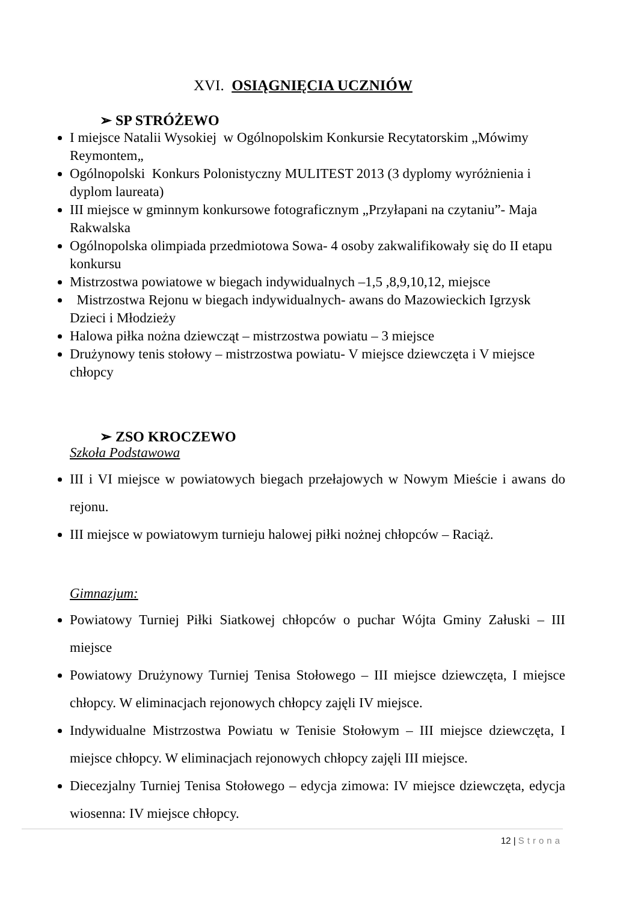XVI. OSIĄGNIĘCIA UCZNIÓW
➢ SP STRÓŻEWO
I miejsce Natalii Wysokiej w Ogólnopolskim Konkursie Recytatorskim „Mówimy Reymontem„
Ogólnopolski Konkurs Polonistyczny MULITEST 2013 (3 dyplomy wyróżnienia i dyplom laureata)
III miejsce w gminnym konkursowe fotograficznym „Przyłapani na czytaniu”- Maja Rakwalska
Ogólnopolska olimpiada przedmiotowa Sowa- 4 osoby zakwalifikowały się do II etapu konkursu
Mistrzostwa powiatowe w biegach indywidualnych –1,5 ,8,9,10,12, miejsce
Mistrzostwa Rejonu w biegach indywidualnych- awans do Mazowieckich Igrzysk Dzieci i Młodzieży
Halowa piłka nożna dziewcząt – mistrzostwa powiatu – 3 miejsce
Drużynowy tenis stołowy – mistrzostwa powiatu- V miejsce dziewczęta i V miejsce chłopcy
➢ ZSO KROCZEWO
Szkoła Podstawowa
III i VI miejsce w powiatowych biegach przełajowych w Nowym Mieście i awans do rejonu.
III miejsce w powiatowym turnieju halowej piłki nożnej chłopców – Raciąż.
Gimnazjum:
Powiatowy Turniej Piłki Siatkowej chłopców o puchar Wójta Gminy Załuski – III miejsce
Powiatowy Drużynowy Turniej Tenisa Stołowego – III miejsce dziewczęta, I miejsce chłopcy. W eliminacjach rejonowych chłopcy zajęli IV miejsce.
Indywidualne Mistrzostwa Powiatu w Tenisie Stołowym – III miejsce dziewczęta, I miejsce chłopcy. W eliminacjach rejonowych chłopcy zajęli III miejsce.
Diecezjalny Turniej Tenisa Stołowego – edycja zimowa: IV miejsce dziewczęta, edycja wiosenna: IV miejsce chłopcy.
12 | Strona